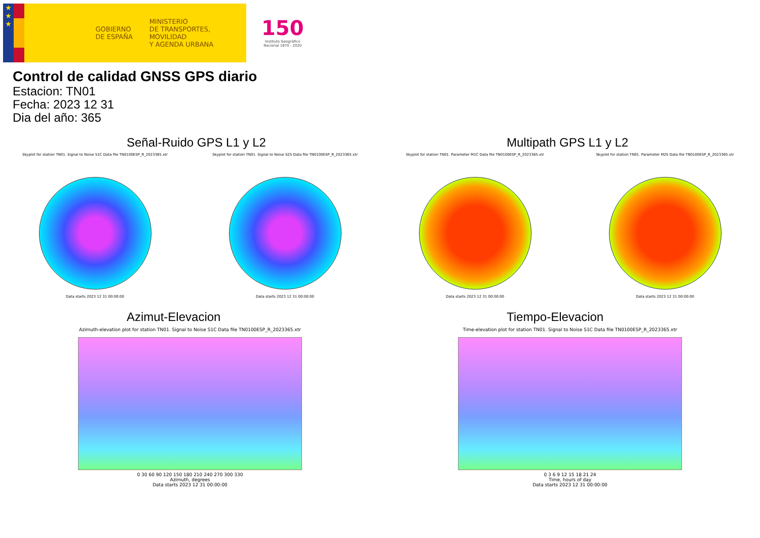★
★
★
GOBIERNO
DE ESPAÑA
MINISTERIO
DE TRANSPORTES, MOVILIDAD
Y AGENDA URBANA
150
Instituto Geográfico
Nacional 1870 - 2020
Control de calidad GNSS GPS diario
Estacion: TN01
Fecha: 2023 12 31
Dia del año: 365
Señal-Ruido GPS L1 y L2
Skyplot for station TN01. Signal to Noise S1C Data file TN0100ESP_R_2023365.xtr
Data starts 2023 12 31 00:00:00
Skyplot for station TN01. Signal to Noise S2S Data file TN0100ESP_R_2023365.xtr
Data starts 2023 12 31 00:00:00
Multipath GPS L1 y L2
Skyplot for station TN01. Parameter M1C Data file TN0100ESP_R_2023365.xtr
Data starts 2023 12 31 00:00:00
Skyplot for station TN01. Parameter M2S Data file TN0100ESP_R_2023365.xtr
Data starts 2023 12 31 00:00:00
Azimut-Elevacion
Azimuth-elevation plot for station TN01. Signal to Noise S1C Data file TN0100ESP_R_2023365.xtr
0 30 60 90 120 150 180 210 240 270 300 330
Azimuth, degrees
Data starts 2023 12 31 00:00:00
Tiempo-Elevacion
Time-elevation plot for station TN01. Signal to Noise S1C Data file TN0100ESP_R_2023365.xtr
0 3 6 9 12 15 18 21 24
Time, hours of day
Data starts 2023 12 31 00:00:00